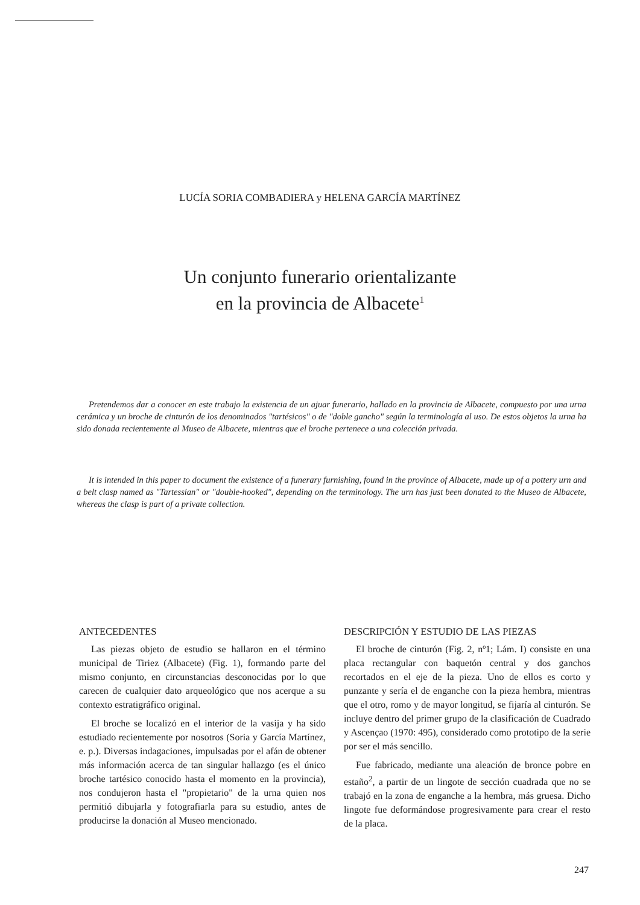LUCÍA SORIA COMBADIERA y HELENA GARCÍA MARTÍNEZ
Un conjunto funerario orientalizante
en la provincia de Albacete<sup>1</sup>
Pretendemos dar a conocer en este trabajo la existencia de un ajuar funerario, hallado en la provincia de Albacete, compuesto por una urna cerámica y un broche de cinturón de los denominados "tartésicos" o de "doble gancho" según la terminología al uso. De estos objetos la urna ha sido donada recientemente al Museo de Albacete, mientras que el broche pertenece a una colección privada.
It is intended in this paper to document the existence of a funerary furnishing, found in the province of Albacete, made up of a pottery urn and a belt clasp named as "Tartessian" or "double-hooked", depending on the terminology. The urn has just been donated to the Museo de Albacete, whereas the clasp is part of a private collection.
ANTECEDENTES
Las piezas objeto de estudio se hallaron en el término municipal de Tiriez (Albacete) (Fig. 1), formando parte del mismo conjunto, en circunstancias desconocidas por lo que carecen de cualquier dato arqueológico que nos acerque a su contexto estratigráfico original.
El broche se localizó en el interior de la vasija y ha sido estudiado recientemente por nosotros (Soria y García Martínez, e. p.). Diversas indagaciones, impulsadas por el afán de obtener más información acerca de tan singular hallazgo (es el único broche tartésico conocido hasta el momento en la provincia), nos condujeron hasta el "propietario" de la urna quien nos permitió dibujarla y fotografiarla para su estudio, antes de producirse la donación al Museo mencionado.
DESCRIPCIÓN Y ESTUDIO DE LAS PIEZAS
El broche de cinturón (Fig. 2, nº1; Lám. I) consiste en una placa rectangular con baquetón central y dos ganchos recortados en el eje de la pieza. Uno de ellos es corto y punzante y sería el de enganche con la pieza hembra, mientras que el otro, romo y de mayor longitud, se fijaría al cinturón. Se incluye dentro del primer grupo de la clasificación de Cuadrado y Ascençao (1970: 495), considerado como prototipo de la serie por ser el más sencillo.
Fue fabricado, mediante una aleación de bronce pobre en estaño<sup>2</sup>, a partir de un lingote de sección cuadrada que no se trabajó en la zona de enganche a la hembra, más gruesa. Dicho lingote fue deformándose progresivamente para crear el resto de la placa.
247